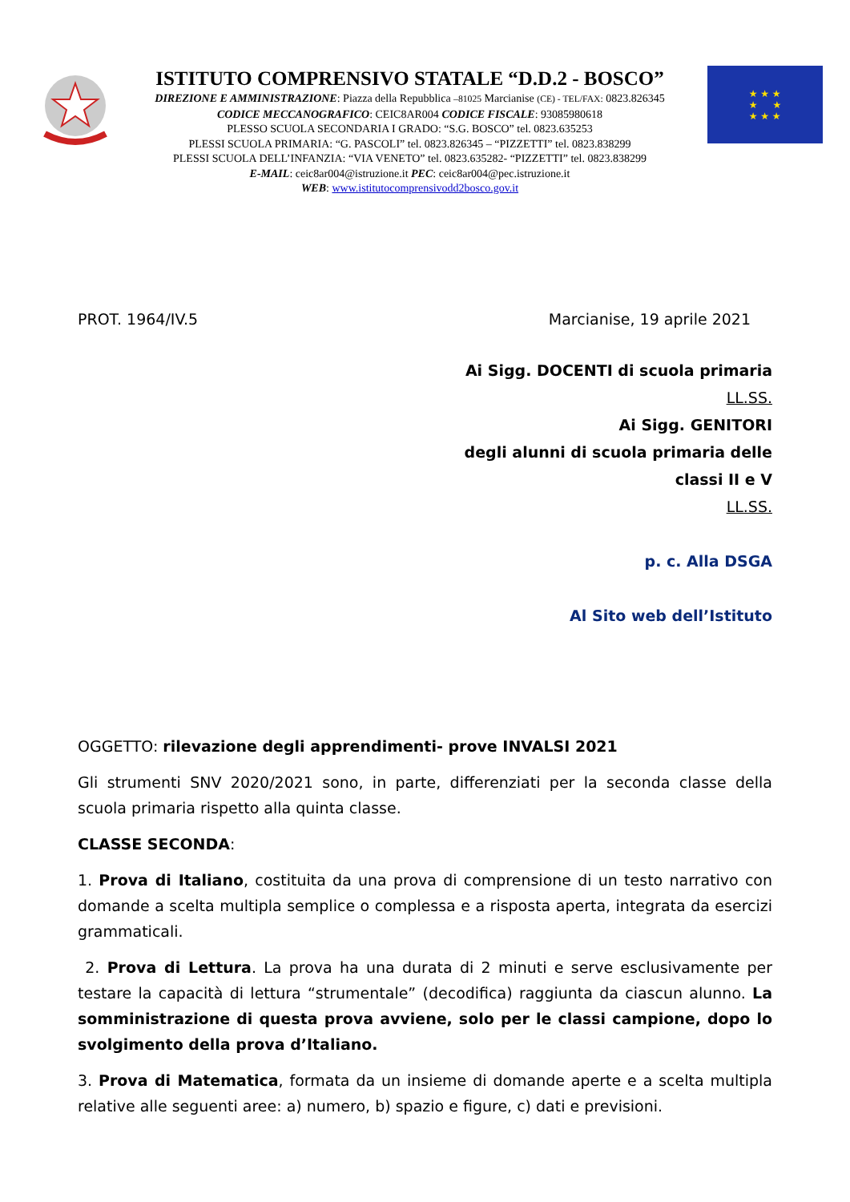ISTITUTO COMPRENSIVO STATALE “D.D.2 - BOSCO”
DIREZIONE E AMMINISTRAZIONE: Piazza della Repubblica –81025 Marcianise (CE) - TEL/FAX: 0823.826345
CODICE MECCANOGRAFICO: CEIC8AR004 CODICE FISCALE: 93085980618
PLESSO SCUOLA SECONDARIA I GRADO: “S.G. BOSCO” tel. 0823.635253
PLESSI SCUOLA PRIMARIA: “G. PASCOLI” tel. 0823.826345 – “PIZZETTI” tel. 0823.838299
PLESSI SCUOLA DELL’INFANZIA: “VIA VENETO” tel. 0823.635282- “PIZZETTI” tel. 0823.838299
E-MAIL: ceic8ar004@istruzione.it PEC: ceic8ar004@pec.istruzione.it
WEB: www.istitutocomprensivodd2bosco.gov.it
★ ★ ★
★ ★
★ ★ ★
PROT. 1964/IV.5 Marcianise, 19 aprile 2021
Ai Sigg. DOCENTI di scuola primaria
LL.SS.
Ai Sigg. GENITORI
degli alunni di scuola primaria delle
classi II e V
LL.SS.
p. c. Alla DSGA
Al Sito web dell’Istituto
OGGETTO: rilevazione degli apprendimenti- prove INVALSI 2021
Gli strumenti SNV 2020/2021 sono, in parte, differenziati per la seconda classe della scuola primaria rispetto alla quinta classe.
CLASSE SECONDA:
1. Prova di Italiano, costituita da una prova di comprensione di un testo narrativo con domande a scelta multipla semplice o complessa e a risposta aperta, integrata da esercizi grammaticali.
2. Prova di Lettura. La prova ha una durata di 2 minuti e serve esclusivamente per testare la capacità di lettura “strumentale” (decodifica) raggiunta da ciascun alunno. La somministrazione di questa prova avviene, solo per le classi campione, dopo lo svolgimento della prova d’Italiano.
3. Prova di Matematica, formata da un insieme di domande aperte e a scelta multipla relative alle seguenti aree: a) numero, b) spazio e figure, c) dati e previsioni.